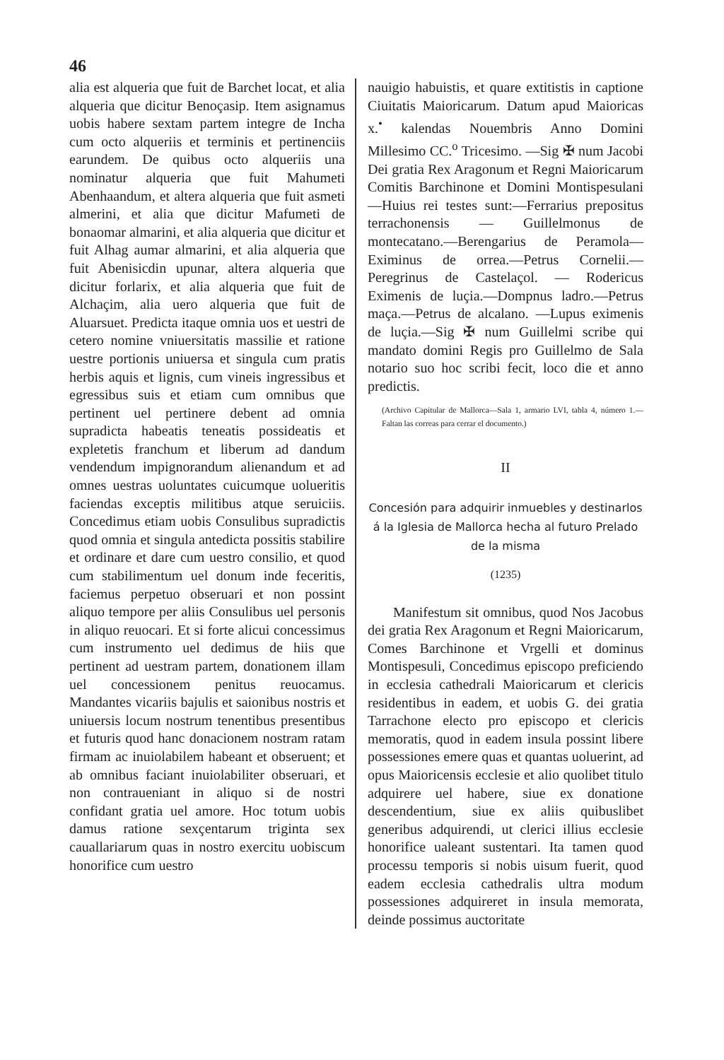46
alia est alqueria que fuit de Barchet locat, et alia alqueria que dicitur Benoçasip. Item asignamus uobis habere sextam partem integre de Incha cum octo alqueriis et terminis et pertinenciis earundem. De quibus octo alqueriis una nominatur alqueria que fuit Mahumeti Abenhaandum, et altera alqueria que fuit asmeti almerini, et alia que dicitur Mafumeti de bonaomar almarini, et alia alqueria que dicitur et fuit Alhag aumar almarini, et alia alqueria que fuit Abenisicdin upunar, altera alqueria que dicitur forlarix, et alia alqueria que fuit de Alchaçim, alia uero alqueria que fuit de Aluarsuet. Predicta itaque omnia uos et uestri de cetero nomine vniuersitatis massilie et ratione uestre portionis uniuersa et singula cum pratis herbis aquis et lignis, cum vineis ingressibus et egressibus suis et etiam cum omnibus que pertinent uel pertinere debent ad omnia supradicta habeatis teneatis possideatis et expletetis franchum et liberum ad dandum vendendum impignorandum alienandum et ad omnes uestras uoluntates cuicumque uolueritis faciendas exceptis militibus atque seruiciis. Concedimus etiam uobis Consulibus supradictis quod omnia et singula antedicta possitis stabilire et ordinare et dare cum uestro consilio, et quod cum stabilimentum uel donum inde feceritis, faciemus perpetuo obseruari et non possint aliquo tempore per aliis Consulibus uel personis in aliquo reuocari. Et si forte alicui concessimus cum instrumento uel dedimus de hiis que pertinent ad uestram partem, donationem illam uel concessionem penitus reuocamus. Mandantes vicariis bajulis et saionibus nostris et uniuersis locum nostrum tenentibus presentibus et futuris quod hanc donacionem nostram ratam firmam ac inuiolabilem habeant et obseruent; et ab omnibus faciant inuiolabiliter obseruari, et non contraueniant in aliquo si de nostri confidant gratia uel amore. Hoc totum uobis damus ratione sexçentarum triginta sex cauallariarum quas in nostro exercitu uobiscum honorifice cum uestro
nauigio habuistis, et quare extitistis in captione Ciuitatis Maioricarum. Datum apud Maioricas x.<sup>•</sup> kalendas Nouembris Anno Domini Millesimo CC.<sup>o</sup> Tricesimo. —Sig ✠ num Jacobi Dei gratia Rex Aragonum et Regni Maioricarum Comitis Barchinone et Domini Montispesulani—Huius rei testes sunt:—Ferrarius prepositus terrachonensis — Guillelmonus de montecatano.—Berengarius de Peramola—Eximinus de orrea.—Petrus Cornelii.—Peregrinus de Castelaçol. — Rodericus Eximenis de luçia.—Dompnus ladro.—Petrus maça.—Petrus de alcalano. —Lupus eximenis de luçia.—Sig ✠ num Guillelmi scribe qui mandato domini Regis pro Guillelmo de Sala notario suo hoc scribi fecit, loco die et anno predictis.
(Archivo Capitular de Mallorca—Sala 1, armario LVI, tabla 4, número 1.—Faltan las correas para cerrar el documento.)
II
Concesión para adquirir inmuebles y destinarlos á la Iglesia de Mallorca hecha al futuro Prelado de la misma
(1235)
Manifestum sit omnibus, quod Nos Jacobus dei gratia Rex Aragonum et Regni Maioricarum, Comes Barchinone et Vrgelli et dominus Montispesuli, Concedimus episcopo preficiendo in ecclesia cathedrali Maioricarum et clericis residentibus in eadem, et uobis G. dei gratia Tarrachone electo pro episcopo et clericis memoratis, quod in eadem insula possint libere possessiones emere quas et quantas uoluerint, ad opus Maioricensis ecclesie et alio quolibet titulo adquirere uel habere, siue ex donatione descendentium, siue ex aliis quibuslibet generibus adquirendi, ut clerici illius ecclesie honorifice ualeant sustentari. Ita tamen quod processu temporis si nobis uisum fuerit, quod eadem ecclesia cathedralis ultra modum possessiones adquireret in insula memorata, deinde possimus auctoritate